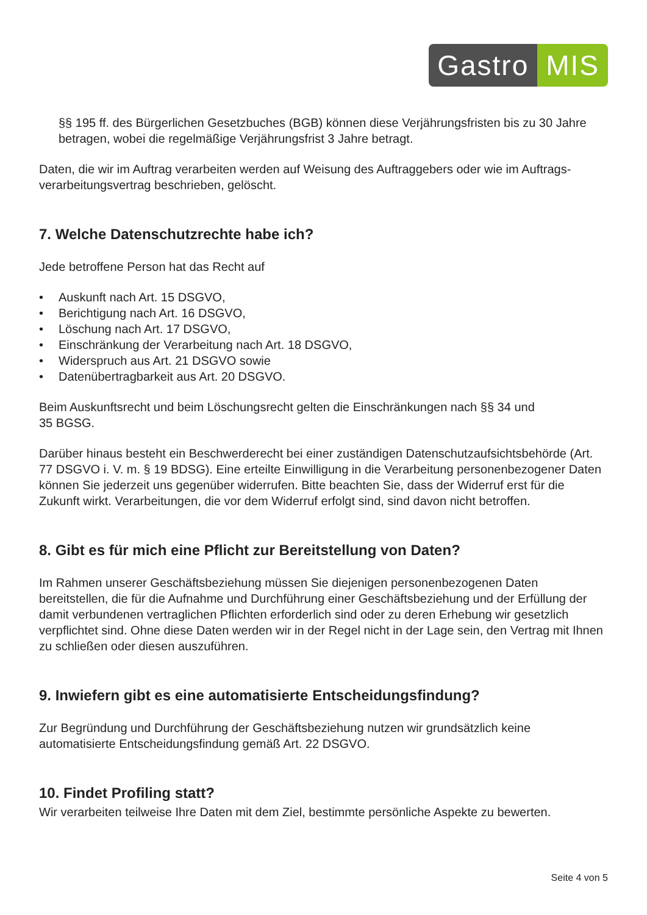Gastro MIS
§§ 195 ff. des Bürgerlichen Gesetzbuches (BGB) können diese Verjährungsfristen bis zu 30 Jahre betragen, wobei die regelmäßige Verjährungsfrist 3 Jahre betragt.
Daten, die wir im Auftrag verarbeiten werden auf Weisung des Auftraggebers oder wie im Auftrags­verarbeitungsvertrag beschrieben, gelöscht.
7. Welche Datenschutzrechte habe ich?
Jede betroffene Person hat das Recht auf
• Auskunft nach Art. 15 DSGVO,
• Berichtigung nach Art. 16 DSGVO,
• Löschung nach Art. 17 DSGVO,
• Einschränkung der Verarbeitung nach Art. 18 DSGVO,
• Widerspruch aus Art. 21 DSGVO sowie
• Datenübertragbarkeit aus Art. 20 DSGVO.
Beim Auskunftsrecht und beim Löschungsrecht gelten die Einschränkungen nach §§ 34 und
35 BGSG.
Darüber hinaus besteht ein Beschwerderecht bei einer zuständigen Datenschutzaufsichtsbehörde (Art. 77 DSGVO i. V. m. § 19 BDSG). Eine erteilte Einwilligung in die Verarbeitung personen­bezogener Daten können Sie jederzeit uns gegenüber widerrufen. Bitte beachten Sie, dass der Widerruf erst für die Zukunft wirkt. Verarbeitungen, die vor dem Widerruf erfolgt sind, sind davon nicht betroffen.
8. Gibt es für mich eine Pflicht zur Bereitstellung von Daten?
Im Rahmen unserer Geschäftsbeziehung müssen Sie diejenigen personenbezogenen Daten bereitstellen, die für die Aufnahme und Durchführung einer Geschäftsbeziehung und der Erfüllung der damit verbundenen vertraglichen Pflichten erforderlich sind oder zu deren Erhebung wir gesetzlich verpflichtet sind. Ohne diese Daten werden wir in der Regel nicht in der Lage sein, den Vertrag mit Ihnen zu schließen oder diesen auszuführen.
9. Inwiefern gibt es eine automatisierte Entscheidungsfindung?
Zur Begründung und Durchführung der Geschäftsbeziehung nutzen wir grundsätzlich keine automatisierte Entscheidungsfindung gemäß Art. 22 DSGVO.
10. Findet Profiling statt?
Wir verarbeiten teilweise Ihre Daten mit dem Ziel, bestimmte persönliche Aspekte zu bewerten.
Seite 4 von 5